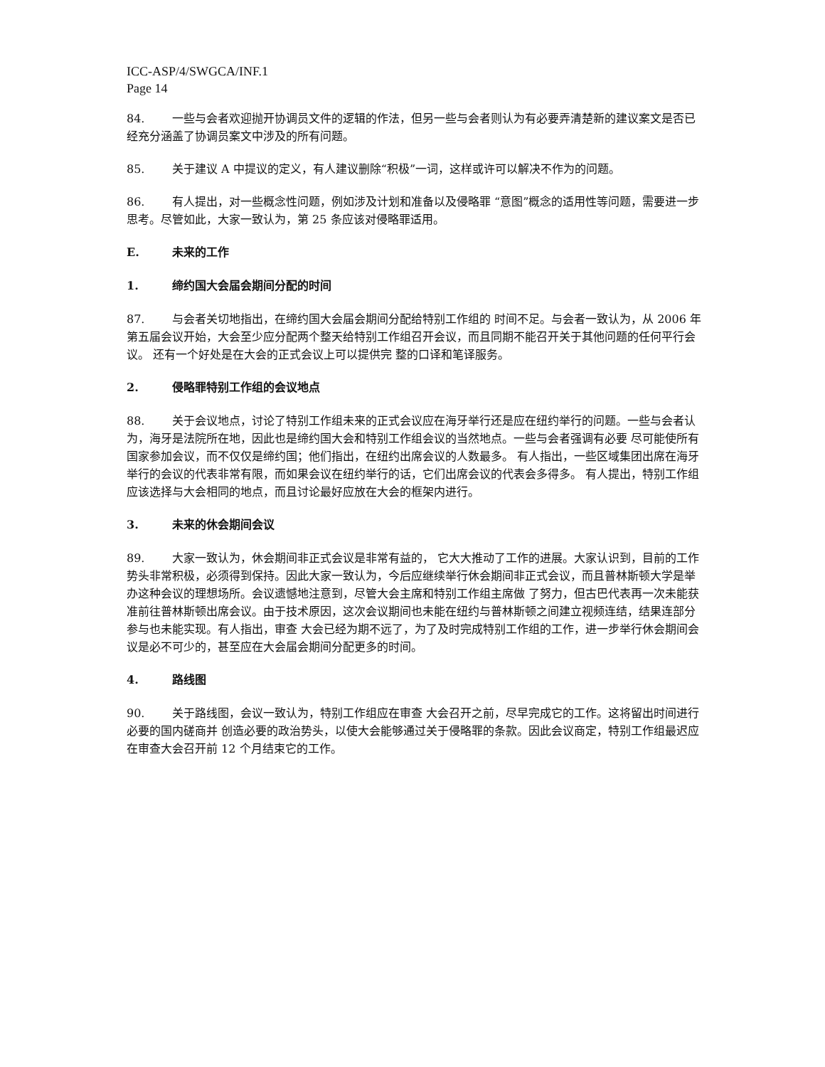ICC-ASP/4/SWGCA/INF.1
Page 14
84. 一些与会者欢迎抛开协调员文件的逻辑的作法，但另一些与会者则认为有必要弄清楚新的建议案文是否已经充分涵盖了协调员案文中涉及的所有问题。
85. 关于建议 A 中提议的定义，有人建议删除“积极”一词，这样或许可以解决不作为的问题。
86. 有人提出，对一些概念性问题，例如涉及计划和准备以及侵略罪 “意图”概念的适用性等问题，需要进一步思考。尽管如此，大家一致认为，第 25 条应该对侵略罪适用。
E. 未来的工作
1. 缔约国大会届会期间分配的时间
87. 与会者关切地指出，在缔约国大会届会期间分配给特别工作组的 时间不足。与会者一致认为，从 2006 年第五届会议开始，大会至少应分配两个整天给特别工作组召开会议，而且同期不能召开关于其他问题的任何平行会议。 还有一个好处是在大会的正式会议上可以提供完 整的口译和笔译服务。
2. 侵略罪特别工作组的会议地点
88. 关于会议地点，讨论了特别工作组未来的正式会议应在海牙举行还是应在纽约举行的问题。一些与会者认为，海牙是法院所在地，因此也是缔约国大会和特别工作组会议的当然地点。一些与会者强调有必要 尽可能使所有国家参加会议，而不仅仅是缔约国；他们指出，在纽约出席会议的人数最多。 有人指出，一些区域集团出席在海牙举行的会议的代表非常有限，而如果会议在纽约举行的话，它们出席会议的代表会多得多。 有人提出，特别工作组应该选择与大会相同的地点，而且讨论最好应放在大会的框架内进行。
3. 未来的休会期间会议
89. 大家一致认为，休会期间非正式会议是非常有益的， 它大大推动了工作的进展。大家认识到，目前的工作势头非常积极，必须得到保持。因此大家一致认为，今后应继续举行休会期间非正式会议，而且普林斯顿大学是举办这种会议的理想场所。会议遗憾地注意到，尽管大会主席和特别工作组主席做 了努力，但古巴代表再一次未能获准前往普林斯顿出席会议。由于技术原因，这次会议期间也未能在纽约与普林斯顿之间建立视频连结，结果连部分参与也未能实现。有人指出，审查 大会已经为期不远了，为了及时完成特别工作组的工作，进一步举行休会期间会议是必不可少的，甚至应在大会届会期间分配更多的时间。
4. 路线图
90. 关于路线图，会议一致认为，特别工作组应在审查 大会召开之前，尽早完成它的工作。这将留出时间进行必要的国内磋商并 创造必要的政治势头，以使大会能够通过关于侵略罪的条款。因此会议商定，特别工作组最迟应在审查大会召开前 12 个月结束它的工作。